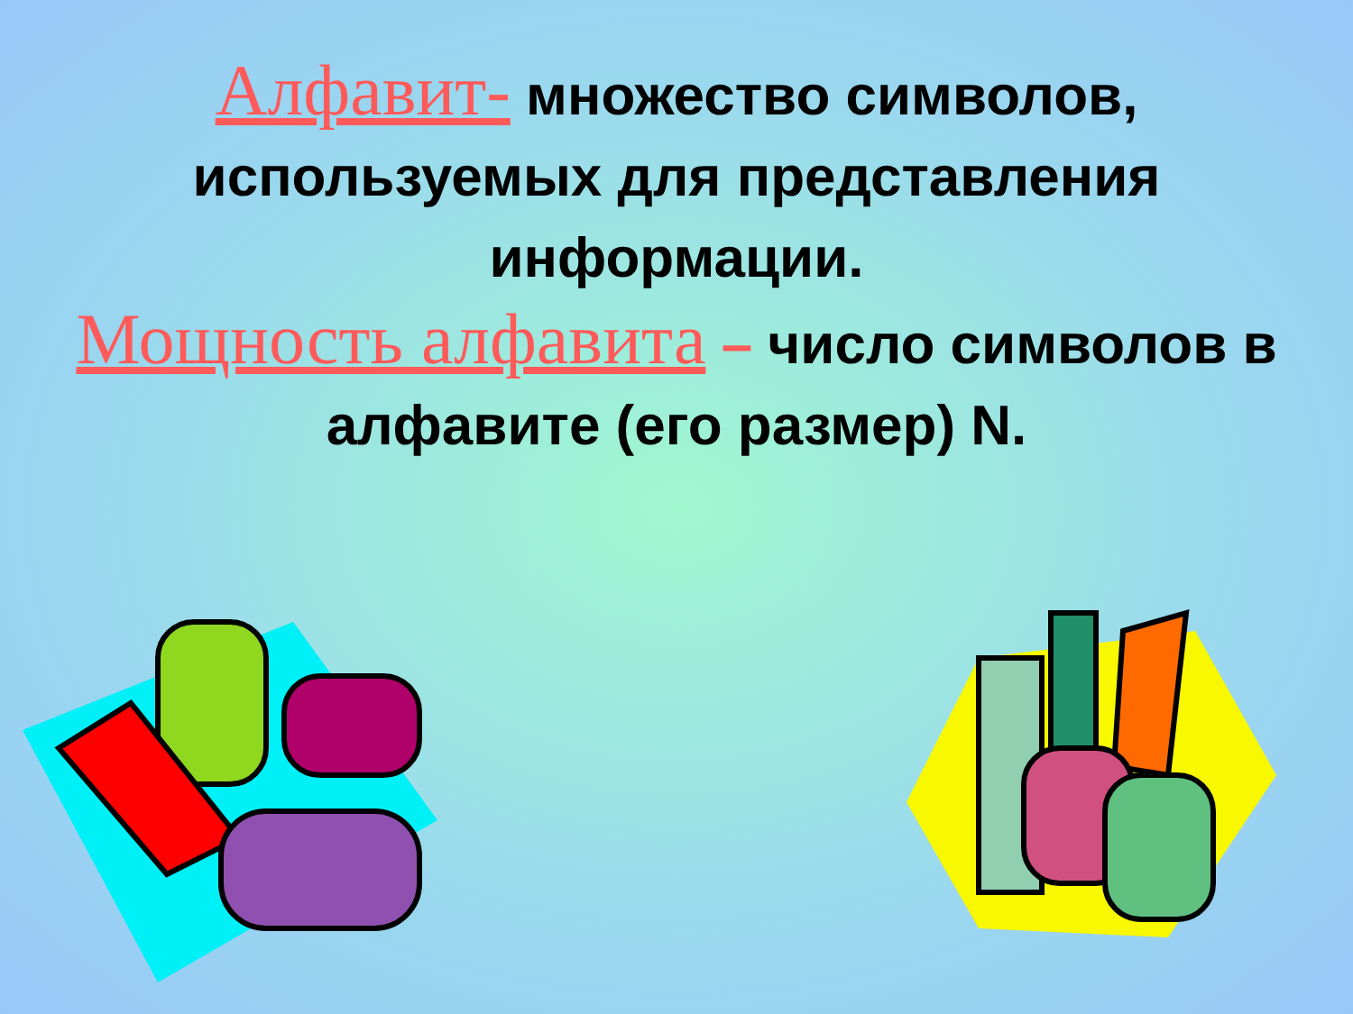Алфавит- множество символов, используемых для представления информации.
Мощность алфавита – число символов в алфавите (его размер) N.